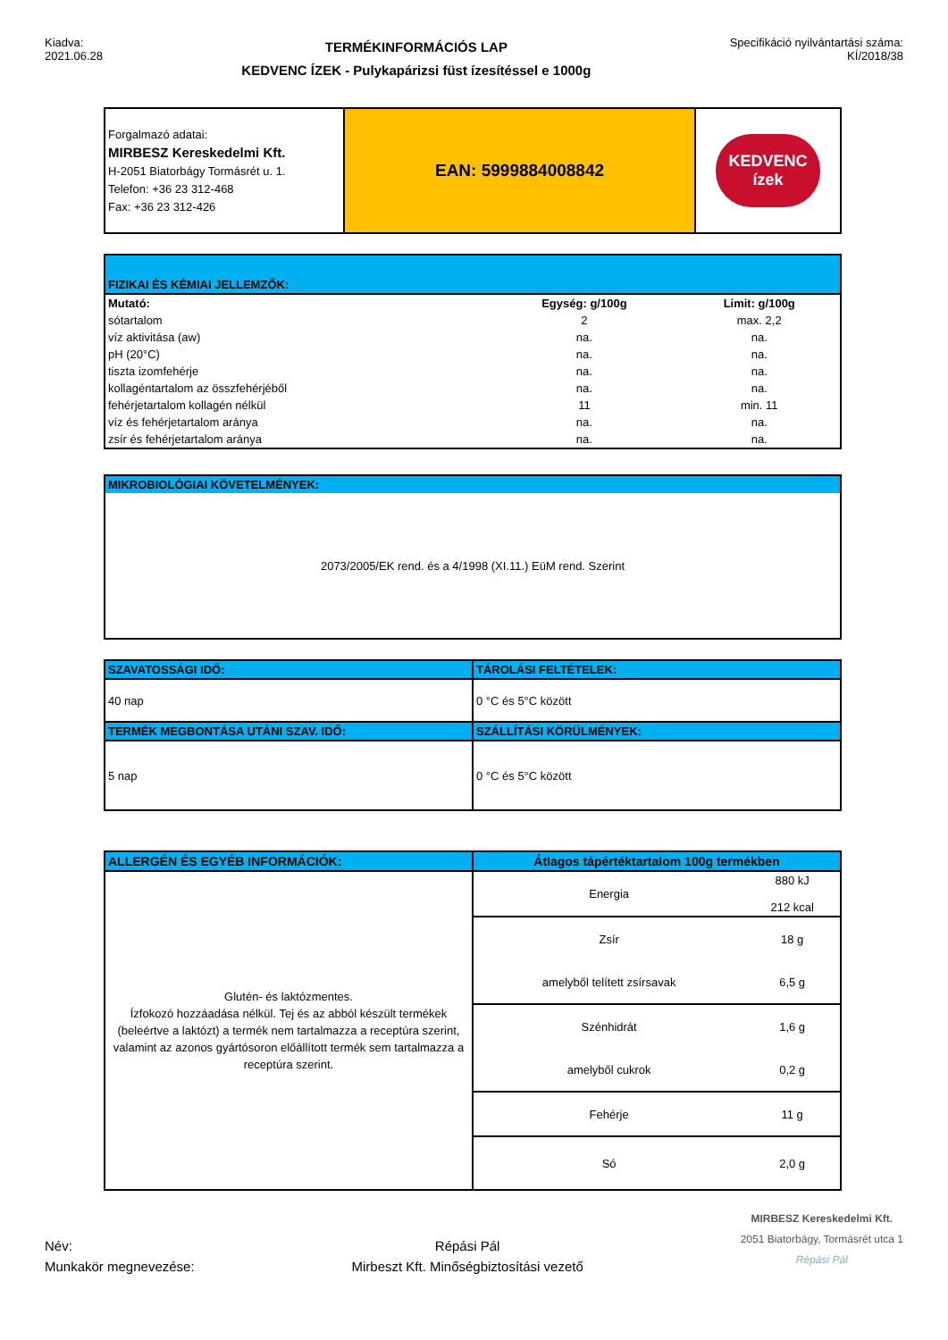Kiadva:
2021.06.28
TERMÉKINFORMÁCIÓS LAP
KEDVENC ÍZEK - Pulykapárizsi füst ízesítéssel e 1000g
Specifikáció nyilvántartási száma:
KÍ/2018/38
| Forgalmazó adatai: MIRBESZ Kereskedelmi Kft. H-2051 Biatorbágy Tormásrét u. 1. Telefon: +36 23 312-468 Fax: +36 23 312-426 | EAN: 5999884008842 | KEDVENC ízek |
| FIZIKAI ÉS KÉMIAI JELLEMZŐK: | | |
| Mutató: | Egység: g/100g | Limit: g/100g |
| sótartalom | 2 | max. 2,2 |
| víz aktivitása (aw) | na. | na. |
| pH (20°C) | na. | na. |
| tiszta izomfehérje | na. | na. |
| kollagéntartalom az összfehérjéből | na. | na. |
| fehérjetartalom kollagén nélkül | 11 | min. 11 |
| víz és fehérjetartalom aránya | na. | na. |
| zsír és fehérjetartalom aránya | na. | na. |
| MIKROBIOLÓGIAI KÖVETELMÉNYEK: |
| 2073/2005/EK rend. és a 4/1998 (XI.11.) EüM rend. Szerint |
| SZAVATOSSÁGI IDŐ: | TÁROLÁSI FELTÉTELEK: |
| 40 nap | 0 °C és 5°C között |
| TERMÉK MEGBONTÁSA UTÁNI SZAV. IDŐ: | SZÁLLÍTÁSI KÖRÜLMÉNYEK: |
| 5 nap | 0 °C és 5°C között |
| ALLERGÉN ÉS EGYÉB INFORMÁCIÓK: | Átlagos tápértéktartalom 100g termékben | |
| Glutén- és laktózmentes. Ízfokozó hozzáadása nélkül. Tej és az abból készült termékek (beleértve a laktózt) a termék nem tartalmazza a receptúra szerint, valamint az azonos gyártósoron előállított termék sem tartalmazza a receptúra szerint. | Energia | 880 kJ 212 kcal |
| | Zsír | 18 g |
| | amelyből telített zsírsavak | 6,5 g |
| | Szénhidrát | 1,6 g |
| | amelyből cukrok | 0,2 g |
| | Fehérje | 11 g |
| | Só | 2,0 g |
Név:
Munkakör megnevezése:
Répási Pál
Mirbeszt Kft. Minőségbiztosítási vezető
MIRBESZ Kereskedelmi Kft.
2051 Biatorbágy, Tormásrét utca 1
Répási Pál